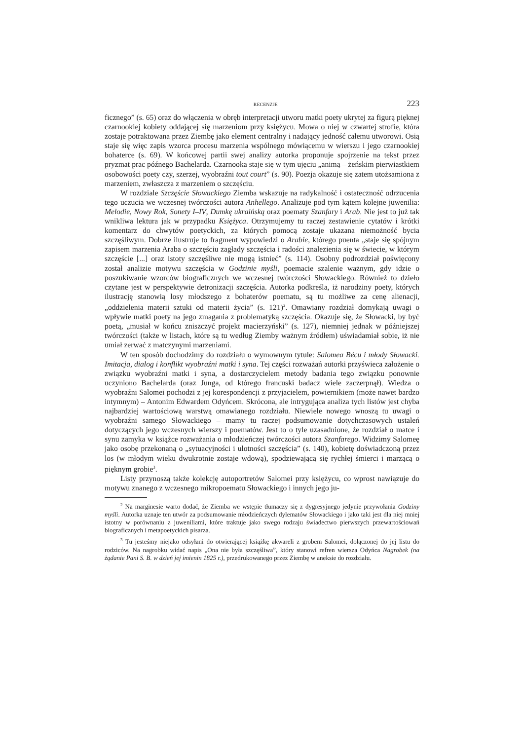RECENZJE 223
ficznego” (s. 65) oraz do włączenia w obręb interpretacji utworu matki poety ukrytej za figurą pięknej czarnookiej kobiety oddającej się marzeniom przy księżycu. Mowa o niej w czwartej strofie, która zostaje potraktowana przez Ziembę jako element centralny i nadający jedność całemu utworowi. Osią staje się więc zapis wzorca procesu marzenia wspólnego mówiącemu w wierszu i jego czarnookiej bohaterce (s. 69). W końcowej partii swej analizy autorka proponuje spojrzenie na tekst przez pryzmat prac późnego Bachelarda. Czarnooka staje się w tym ujęciu „animą – żeńskim pierwiastkiem osobowości poety czy, szerzej, wyobraźni tout court” (s. 90). Poezja okazuje się zatem utożsamiona z marzeniem, zwłaszcza z marzeniem o szczęściu.
W rozdziale Szczęście Słowackiego Ziemba wskazuje na radykalność i ostateczność odrzucenia tego uczucia we wczesnej twórczości autora Anhellego. Analizuje pod tym kątem kolejne juwenilia: Melodie, Nowy Rok, Sonety I–IV, Dumkę ukraińską oraz poematy Szanfary i Arab. Nie jest to już tak wnikliwa lektura jak w przypadku Księżyca. Otrzymujemy tu raczej zestawienie cytatów i krótki komentarz do chwytów poetyckich, za których pomocą zostaje ukazana niemożność bycia szczęśliwym. Dobrze ilustruje to fragment wypowiedzi o Arabie, którego puenta „staje się spójnym zapisem marzenia Araba o szczęściu zagłady szczęścia i radości znalezienia się w świecie, w którym szczęście [...] oraz istoty szczęśliwe nie mogą istnieć” (s. 114). Osobny podrozdział poświęcony został analizie motywu szczęścia w Godzinie myśli, poemacie szalenie ważnym, gdy idzie o poszukiwanie wzorców biograficznych we wczesnej twórczości Słowackiego. Również to dzieło czytane jest w perspektywie detronizacji szczęścia. Autorka podkreśla, iż narodziny poety, których ilustrację stanowią losy młodszego z bohaterów poematu, są tu możliwe za cenę alienacji, „oddzielenia materii sztuki od materii życia” (s. 121)<sup>2</sup>. Omawiany rozdział domykają uwagi o wpływie matki poety na jego zmagania z problematyką szczęścia. Okazuje się, że Słowacki, by być poetą, „musiał w końcu zniszczyć projekt macierzyński” (s. 127), niemniej jednak w późniejszej twórczości (także w listach, które są tu według Ziemby ważnym źródłem) uświadamiał sobie, iż nie umiał zerwać z matczynymi marzeniami.
W ten sposób dochodzimy do rozdziału o wymownym tytule: Salomea Bécu i młody Słowacki. Imitacja, dialog i konflikt wyobraźni matki i syna. Tej części rozważań autorki przyświeca założenie o związku wyobraźni matki i syna, a dostarczycielem metody badania tego związku ponownie uczyniono Bachelarda (oraz Junga, od którego francuski badacz wiele zaczerpnął). Wiedza o wyobraźni Salomei pochodzi z jej korespondencji z przyjacielem, powiernikiem (może nawet bardzo intymnym) – Antonim Edwardem Odyńcem. Skrócona, ale intrygująca analiza tych listów jest chyba najbardziej wartościową warstwą omawianego rozdziału. Niewiele nowego wnoszą tu uwagi o wyobraźni samego Słowackiego – mamy tu raczej podsumowanie dotychczasowych ustaleń dotyczących jego wczesnych wierszy i poematów. Jest to o tyle uzasadnione, że rozdział o matce i synu zamyka w książce rozważania o młodzieńczej twórczości autora Szanfarego. Widzimy Salomeę jako osobę przekonaną o „sytuacyjności i ulotności szczęścia” (s. 140), kobietę doświadczoną przez los (w młodym wieku dwukrotnie zostaje wdową), spodziewającą się rychłej śmierci i marzącą o pięknym grobie<sup>3</sup>.
Listy przynoszą także kolekcję autoportretów Salomei przy księżycu, co wprost nawiązuje do motywu znanego z wczesnego mikropoematu Słowackiego i innych jego ju-
<sup>2</sup> Na marginesie warto dodać, że Ziemba we wstępie tłumaczy się z dygresyjnego jedynie przywołania Godziny myśli. Autorka uznaje ten utwór za podsumowanie młodzieńczych dylematów Słowackiego i jako taki jest dla niej mniej istotny w porównaniu z juweniliami, które traktuje jako swego rodzaju świadectwo pierwszych przewartościowań biograficznych i metapoetyckich pisarza.
<sup>3</sup> Tu jesteśmy niejako odsyłani do otwierającej książkę akwareli z grobem Salomei, dołączonej do jej listu do rodziców. Na nagrobku widać napis „Ona nie była szczęśliwa”, który stanowi refren wiersza Odyńca Nagrobek (na żądanie Pani S. B. w dzień jej imienin 1825 r.), przedrukowanego przez Ziembę w aneksie do rozdziału.